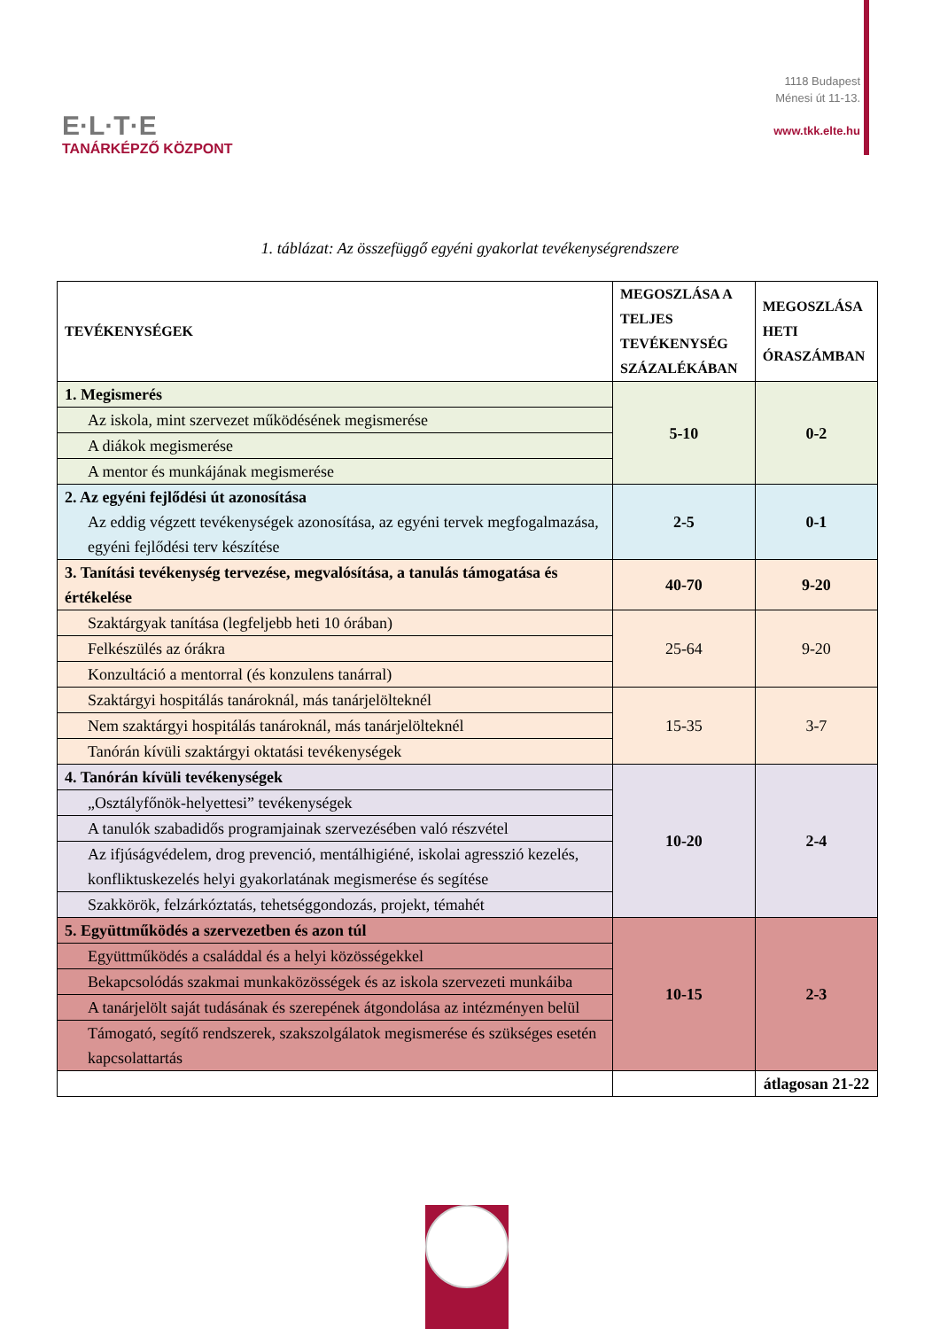E·L·T·E
TANÁRKÉPZŐ KÖZPONT
1118 Budapest
Ménesi út 11-13.
www.tkk.elte.hu
1. táblázat: Az összefüggő egyéni gyakorlat tevékenységrendszere
| TEVÉKENYSÉGEK | MEGOSZLÁSA A TELJES TEVÉKENYSÉG SZÁZALÉKÁBAN | MEGOSZLÁSA HETI ÓRASZÁMBAN |
| --- | --- | --- |
| 1. Megismerés | 5-10 | 0-2 |
| Az iskola, mint szervezet működésének megismerése | | |
| A diákok megismerése | | |
| A mentor és munkájának megismerése | | |
| 2. Az egyéni fejlődési út azonosítása Az eddig végzett tevékenységek azonosítása, az egyéni tervek megfogalmazása, egyéni fejlődési terv készítése | 2-5 | 0-1 |
| 3. Tanítási tevékenység tervezése, megvalósítása, a tanulás támogatása és értékelése | 40-70 | 9-20 |
| Szaktárgyak tanítása (legfeljebb heti 10 órában) | 25-64 | 9-20 |
| Felkészülés az órákra | | |
| Konzultáció a mentorral (és konzulens tanárral) | | |
| Szaktárgyi hospitálás tanároknál, más tanárjelölteknél | 15-35 | 3-7 |
| Nem szaktárgyi hospitálás tanároknál, más tanárjelölteknél | | |
| Tanórán kívüli szaktárgyi oktatási tevékenységek | | |
| 4. Tanórán kívüli tevékenységek | 10-20 | 2-4 |
| „Osztályfőnök-helyettesi” tevékenységek | | |
| A tanulók szabadidős programjainak szervezésében való részvétel | | |
| Az ifjúságvédelem, drog prevenció, mentálhigiéné, iskolai agresszió kezelés, konfliktuskezelés helyi gyakorlatának megismerése és segítése | | |
| Szakkörök, felzárkóztatás, tehetséggondozás, projekt, témahét | | |
| 5. Együttműködés a szervezetben és azon túl | 10-15 | 2-3 |
| Együttműködés a családdal és a helyi közösségekkel | | |
| Bekapcsolódás szakmai munkaközösségek és az iskola szervezeti munkáiba | | |
| A tanárjelölt saját tudásának és szerepének átgondolása az intézményen belül | | |
| Támogató, segítő rendszerek, szakszolgálatok megismerése és szükséges esetén kapcsolattartás | | |
| | | átlagosan 21-22 |